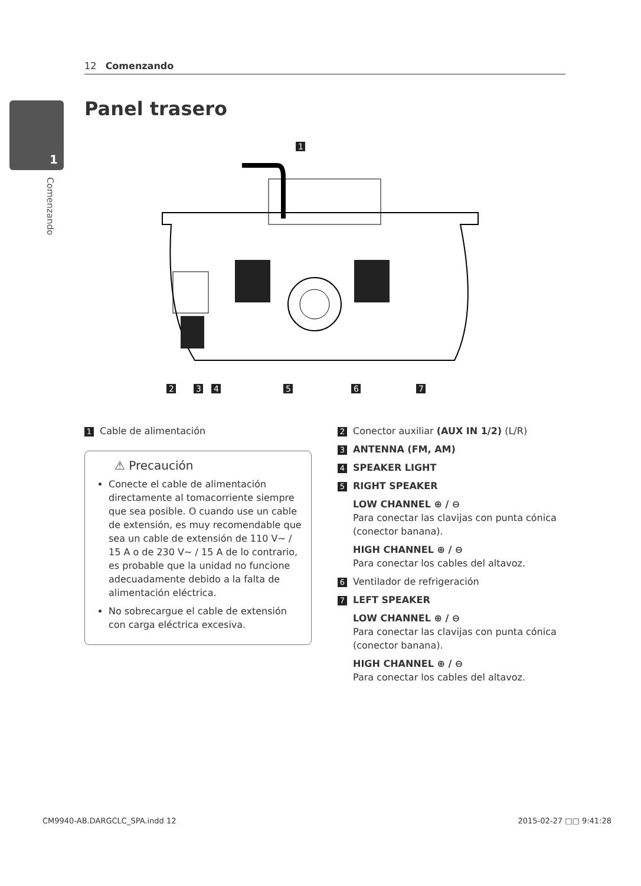12 Comenzando
1
Comenzando
Panel trasero
1
2
3
4
5
6
7
1 Cable de alimentación
⚠ Precaución
Conecte el cable de alimentación directamente al tomacorriente siempre que sea posible. O cuando use un cable de extensión, es muy recomendable que sea un cable de extensión de 110 V~ / 15 A o de 230 V~ / 15 A de lo contrario, es probable que la unidad no funcione adecuadamente debido a la falta de alimentación eléctrica.
No sobrecargue el cable de extensión con carga eléctrica excesiva.
2 Conector auxiliar (AUX IN 1/2) (L/R)
3 ANTENNA (FM, AM)
4 SPEAKER LIGHT
5 RIGHT SPEAKER
LOW CHANNEL ⊕ / ⊖
Para conectar las clavijas con punta cónica (conector banana).
HIGH CHANNEL ⊕ / ⊖
Para conectar los cables del altavoz.
6 Ventilador de refrigeración
7 LEFT SPEAKER
LOW CHANNEL ⊕ / ⊖
Para conectar las clavijas con punta cónica (conector banana).
HIGH CHANNEL ⊕ / ⊖
Para conectar los cables del altavoz.
CM9940-AB.DARGCLC_SPA.indd 12 2015-02-27 □□ 9:41:28